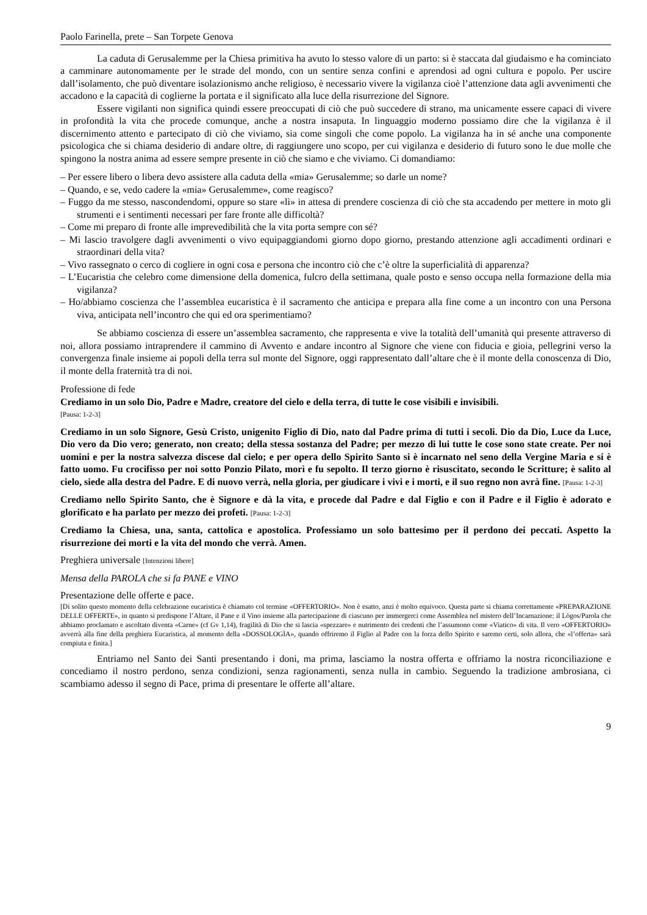Paolo Farinella, prete – San Torpete Genova
La caduta di Gerusalemme per la Chiesa primitiva ha avuto lo stesso valore di un parto: si è staccata dal giudaismo e ha cominciato a camminare autonomamente per le strade del mondo, con un sentire senza confini e aprendosi ad ogni cultura e popolo. Per uscire dall’isolamento, che può diventare isolazionismo anche religioso, è necessario vivere la vigilanza cioè l’attenzione data agli avvenimenti che accadono e la capacità di coglierne la portata e il significato alla luce della risurrezione del Signore.
Essere vigilanti non significa quindi essere preoccupati di ciò che può succedere di strano, ma unicamente essere capaci di vivere in profondità la vita che procede comunque, anche a nostra insaputa. In linguaggio moderno possiamo dire che la vigilanza è il discernimento attento e partecipato di ciò che viviamo, sia come singoli che come popolo. La vigilanza ha in sé anche una componente psicologica che si chiama desiderio di andare oltre, di raggiungere uno scopo, per cui vigilanza e desiderio di futuro sono le due molle che spingono la nostra anima ad essere sempre presente in ciò che siamo e che viviamo. Ci domandiamo:
– Per essere libero o libera devo assistere alla caduta della «mia» Gerusalemme; so darle un nome?
– Quando, e se, vedo cadere la «mia» Gerusalemme», come reagisco?
– Fuggo da me stesso, nascondendomi, oppure so stare «lì» in attesa di prendere coscienza di ciò che sta accadendo per mettere in moto gli strumenti e i sentimenti necessari per fare fronte alle difficoltà?
– Come mi preparo di fronte alle imprevedibilità che la vita porta sempre con sé?
– Mi lascio travolgere dagli avvenimenti o vivo equipaggiandomi giorno dopo giorno, prestando attenzione agli accadimenti ordinari e straordinari della vita?
– Vivo rassegnato o cerco di cogliere in ogni cosa e persona che incontro ciò che c’è oltre la superficialità di apparenza?
– L’Eucaristia che celebro come dimensione della domenica, fulcro della settimana, quale posto e senso occupa nella formazione della mia vigilanza?
– Ho/abbiamo coscienza che l’assemblea eucaristica è il sacramento che anticipa e prepara alla fine come a un incontro con una Persona viva, anticipata nell’incontro che qui ed ora sperimentiamo?
Se abbiamo coscienza di essere un’assemblea sacramento, che rappresenta e vive la totalità dell’umanità qui presente attraverso di noi, allora possiamo intraprendere il cammino di Avvento e andare incontro al Signore che viene con fiducia e gioia, pellegrini verso la convergenza finale insieme ai popoli della terra sul monte del Signore, oggi rappresentato dall’altare che è il monte della conoscenza di Dio, il monte della fraternità tra di noi.
Professione di fede
Crediamo in un solo Dio, Padre e Madre, creatore del cielo e della terra, di tutte le cose visibili e invisibili.
[Pausa: 1-2-3]
Crediamo in un solo Signore, Gesù Cristo, unigenito Figlio di Dio, nato dal Padre prima di tutti i secoli. Dio da Dio, Luce da Luce, Dio vero da Dio vero; generato, non creato; della stessa sostanza del Padre; per mezzo di lui tutte le cose sono state create. Per noi uomini e per la nostra salvezza discese dal cielo; e per opera dello Spirito Santo si è incarnato nel seno della Vergine Maria e si è fatto uomo. Fu crocifisso per noi sotto Ponzio Pilato, morì e fu sepolto. Il terzo giorno è risuscitato, secondo le Scritture; è salito al cielo, siede alla destra del Padre. E di nuovo verrà, nella gloria, per giudicare i vivi e i morti, e il suo regno non avrà fine. [Pausa: 1-2-3]
Crediamo nello Spirito Santo, che è Signore e dà la vita, e procede dal Padre e dal Figlio e con il Padre e il Figlio è adorato e glorificato e ha parlato per mezzo dei profeti. [Pausa: 1-2-3]
Crediamo la Chiesa, una, santa, cattolica e apostolica. Professiamo un solo battesimo per il perdono dei peccati. Aspetto la risurrezione dei morti e la vita del mondo che verrà. Amen.
Preghiera universale [Intenzioni libere]
Mensa della PAROLA che si fa PANE e VINO
Presentazione delle offerte e pace.
[Di solito questo momento della celebrazione eucaristica è chiamato col termine «OFFERTORIO». Non è esatto, anzi è molto equivoco. Questa parte si chiama correttamente «PREPARAZIONE DELLE OFFERTE», in quanto si predispone l’Altare, il Pane e il Vino insieme alla partecipazione di ciascuno per immergerci come Assemblea nel mistero dell’Incarnazione: il Lògos/Parola che abbiamo proclamato e ascoltato diventa «Carne» (cf Gv 1,14), fragilità di Dio che si lascia «spezzare» e nutrimento dei credenti che l’assumono come «Viatico» di vita. Il vero «OFFERTORIO» avverrà alla fine della preghiera Eucaristica, al momento della «DOSSOLOGÌA», quando offriremo il Figlio al Padre con la forza dello Spirito e saremo certi, solo allora, che «l’offerta» sarà compiuta e finita.]
Entriamo nel Santo dei Santi presentando i doni, ma prima, lasciamo la nostra offerta e offriamo la nostra riconciliazione e concediamo il nostro perdono, senza condizioni, senza ragionamenti, senza nulla in cambio. Seguendo la tradizione ambrosiana, ci scambiamo adesso il segno di Pace, prima di presentare le offerte all’altare.
9